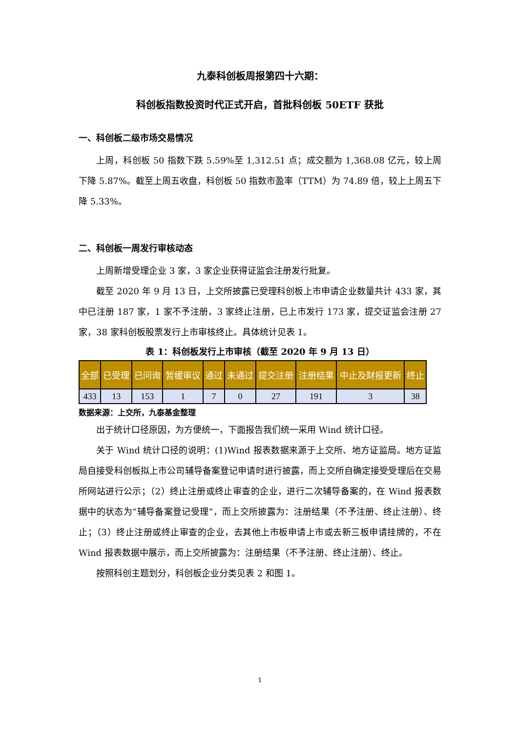九泰科创板周报第四十六期：
科创板指数投资时代正式开启，首批科创板 50ETF 获批
一、科创板二级市场交易情况
上周，科创板 50 指数下跌 5.59%至 1,312.51 点；成交额为 1,368.08 亿元，较上周下降 5.87%。截至上周五收盘，科创板 50 指数市盈率（TTM）为 74.89 倍，较上上周五下降 5.33%。
二、科创板一周发行审核动态
上周新增受理企业 3 家，3 家企业获得证监会注册发行批复。
截至 2020 年 9 月 13 日，上交所披露已受理科创板上市申请企业数量共计 433 家，其中已注册 187 家，1 家不予注册，3 家终止注册，已上市发行 173 家，提交证监会注册 27 家，38 家科创板股票发行上市审核终止。具体统计见表 1。
表 1：科创板发行上市审核（截至 2020 年 9 月 13 日）
| 全部 | 已受理 | 已问询 | 暂缓审议 | 通过 | 未通过 | 提交注册 | 注册结果 | 中止及财报更新 | 终止 |
| --- | --- | --- | --- | --- | --- | --- | --- | --- | --- |
| 433 | 13 | 153 | 1 | 7 | 0 | 27 | 191 | 3 | 38 |
数据来源：上交所，九泰基金整理
出于统计口径原因，为方便统一，下面报告我们统一采用 Wind 统计口径。
关于 Wind 统计口径的说明：(1)Wind 报表数据来源于上交所、地方证监局。地方证监局自接受科创板拟上市公司辅导备案登记申请时进行披露，而上交所自确定接受受理后在交易所网站进行公示；（2）终止注册或终止审查的企业，进行二次辅导备案的，在 Wind 报表数据中的状态为“辅导备案登记受理”，而上交所披露为：注册结果（不予注册、终止注册）、终止；（3）终止注册或终止审查的企业，去其他上市板申请上市或去新三板申请挂牌的，不在 Wind 报表数据中展示，而上交所披露为：注册结果（不予注册、终止注册）、终止。
按照科创主题划分，科创板企业分类见表 2 和图 1。
1